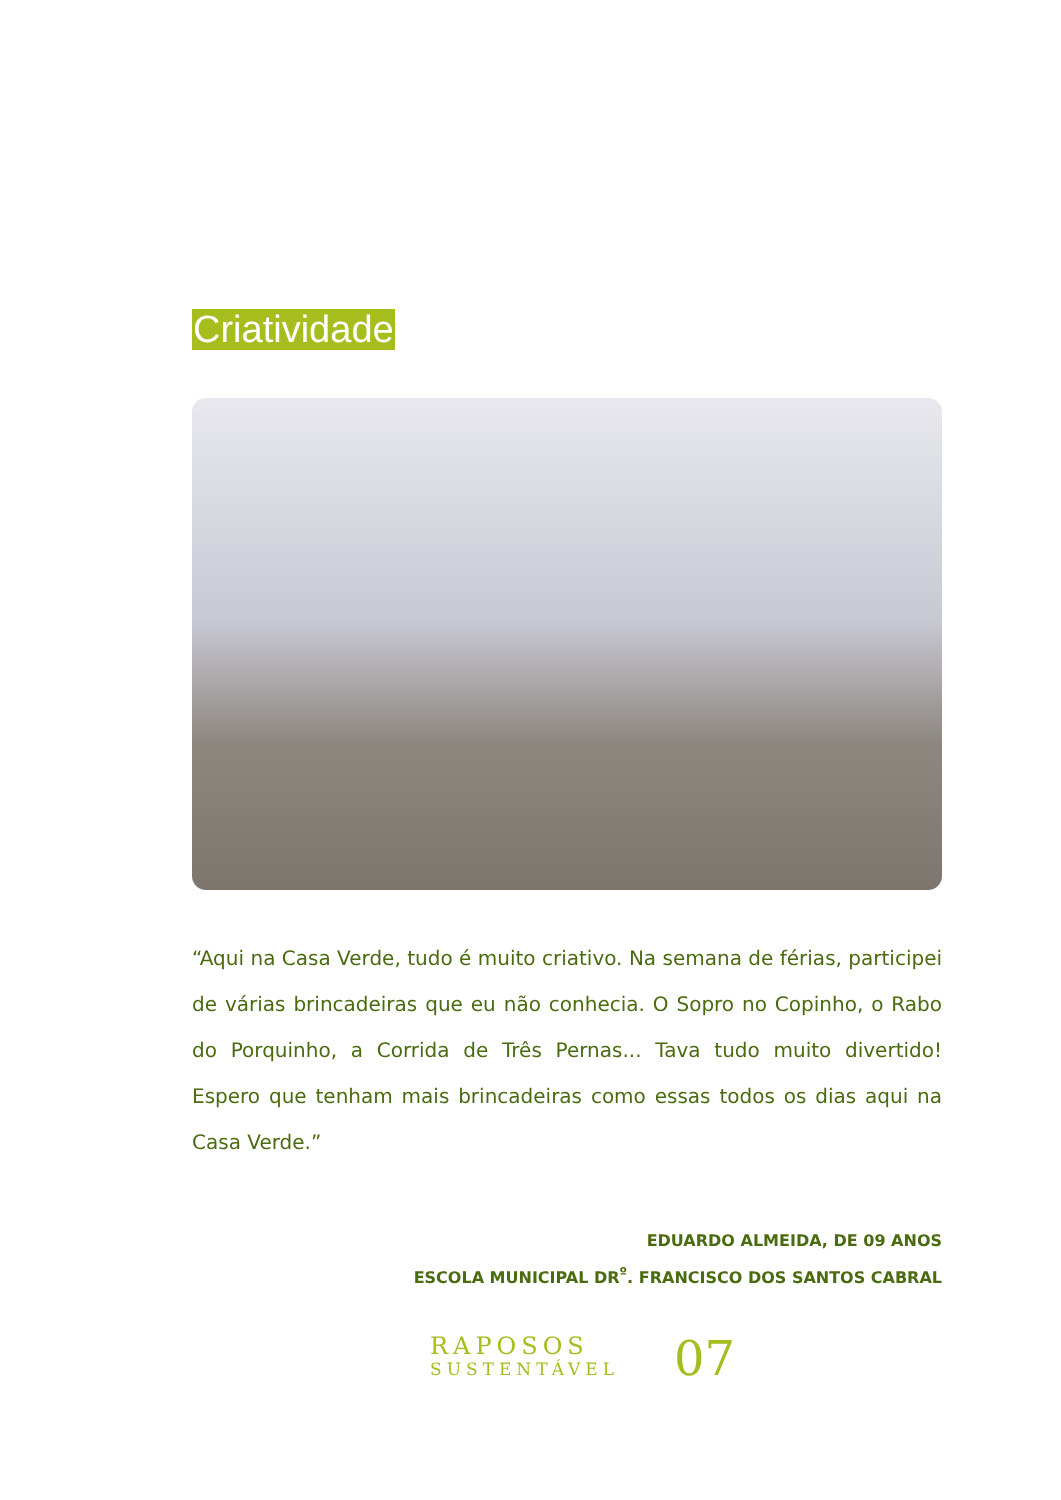Criatividade
“Aqui na Casa Verde, tudo é muito criativo. Na semana de férias, partici­pei de várias brincadeiras que eu não conhecia. O Sopro no Copinho, o Rabo do Porquinho, a Corrida de Três Pernas... Tava tudo muito divertido! Espero que tenham mais brincadeiras como essas todos os dias aqui na Casa Verde.”
EDUARDO ALMEIDA, DE 09 ANOS
ESCOLA MUNICIPAL DR<sup>º</sup>. FRANCISCO DOS SANTOS CABRAL
RAPOSOS
SUSTENTÁVEL
07